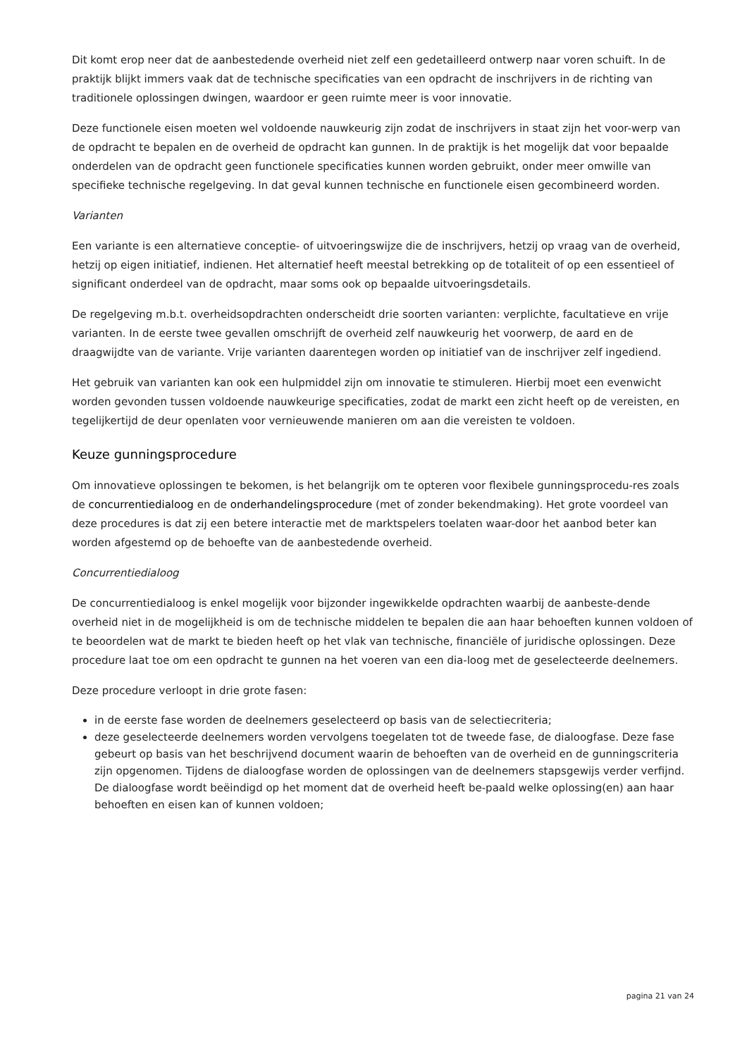Dit komt erop neer dat de aanbestedende overheid niet zelf een gedetailleerd ontwerp naar voren schuift. In de praktijk blijkt immers vaak dat de technische specificaties van een opdracht de inschrijvers in de richting van traditionele oplossingen dwingen, waardoor er geen ruimte meer is voor innovatie.
Deze functionele eisen moeten wel voldoende nauwkeurig zijn zodat de inschrijvers in staat zijn het voor-werp van de opdracht te bepalen en de overheid de opdracht kan gunnen. In de praktijk is het mogelijk dat voor bepaalde onderdelen van de opdracht geen functionele specificaties kunnen worden gebruikt, onder meer omwille van specifieke technische regelgeving. In dat geval kunnen technische en functionele eisen gecombineerd worden.
Varianten
Een variante is een alternatieve conceptie- of uitvoeringswijze die de inschrijvers, hetzij op vraag van de overheid, hetzij op eigen initiatief, indienen. Het alternatief heeft meestal betrekking op de totaliteit of op een essentieel of significant onderdeel van de opdracht, maar soms ook op bepaalde uitvoeringsdetails.
De regelgeving m.b.t. overheidsopdrachten onderscheidt drie soorten varianten: verplichte, facultatieve en vrije varianten. In de eerste twee gevallen omschrijft de overheid zelf nauwkeurig het voorwerp, de aard en de draagwijdte van de variante. Vrije varianten daarentegen worden op initiatief van de inschrijver zelf ingediend.
Het gebruik van varianten kan ook een hulpmiddel zijn om innovatie te stimuleren. Hierbij moet een evenwicht worden gevonden tussen voldoende nauwkeurige specificaties, zodat de markt een zicht heeft op de vereisten, en tegelijkertijd de deur openlaten voor vernieuwende manieren om aan die vereisten te voldoen.
Keuze gunningsprocedure
Om innovatieve oplossingen te bekomen, is het belangrijk om te opteren voor flexibele gunningsprocedu-res zoals de concurrentiedialoog en de onderhandelingsprocedure (met of zonder bekendmaking). Het grote voordeel van deze procedures is dat zij een betere interactie met de marktspelers toelaten waar-door het aanbod beter kan worden afgestemd op de behoefte van de aanbestedende overheid.
Concurrentiedialoog
De concurrentiedialoog is enkel mogelijk voor bijzonder ingewikkelde opdrachten waarbij de aanbeste-dende overheid niet in de mogelijkheid is om de technische middelen te bepalen die aan haar behoeften kunnen voldoen of te beoordelen wat de markt te bieden heeft op het vlak van technische, financiële of juridische oplossingen. Deze procedure laat toe om een opdracht te gunnen na het voeren van een dia-loog met de geselecteerde deelnemers.
Deze procedure verloopt in drie grote fasen:
in de eerste fase worden de deelnemers geselecteerd op basis van de selectiecriteria;
deze geselecteerde deelnemers worden vervolgens toegelaten tot de tweede fase, de dialoogfase. Deze fase gebeurt op basis van het beschrijvend document waarin de behoeften van de overheid en de gunningscriteria zijn opgenomen. Tijdens de dialoogfase worden de oplossingen van de deelnemers stapsgewijs verder verfijnd. De dialoogfase wordt beëindigd op het moment dat de overheid heeft be-paald welke oplossing(en) aan haar behoeften en eisen kan of kunnen voldoen;
pagina 21 van 24